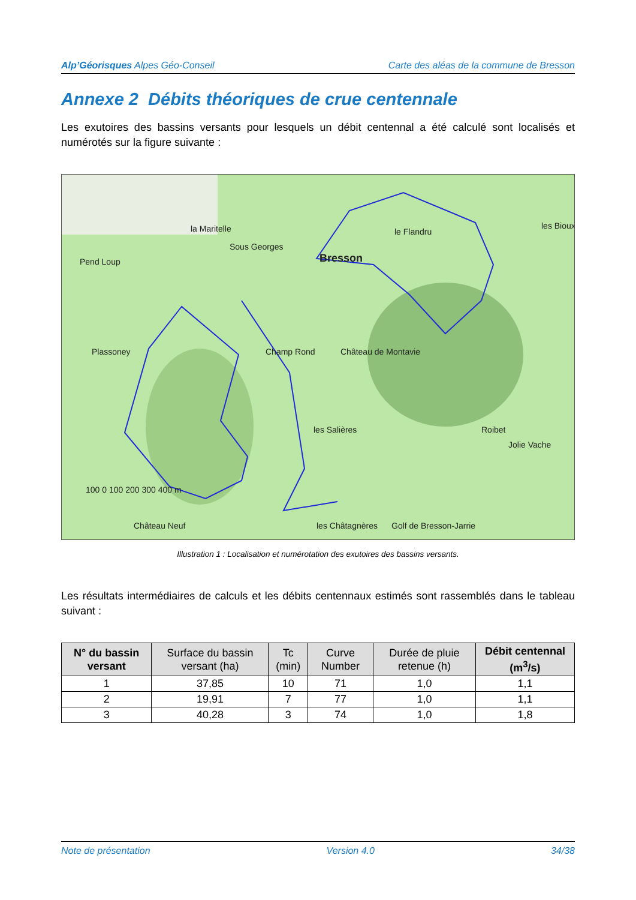Alp’Géorisques Alpes Géo-Conseil Carte des aléas de la commune de Bresson
Annexe 2 Débits théoriques de crue centennale
Les exutoires des bassins versants pour lesquels un débit centennal a été calculé sont localisés et numérotés sur la figure suivante :
la Maritelle
Sous Georges
Bresson
Pend Loup
Plassoney
Champ Rond
Château de Montavie
le Flandru
Roibet
Golf de Bresson-Jarrie
les Châtagnères
Château Neuf
les Salières
Jolie Vache
les Bioux
100 0 100 200 300 400 m
Illustration 1 : Localisation et numérotation des exutoires des bassins versants.
Les résultats intermédiaires de calculs et les débits centennaux estimés sont rassemblés dans le tableau suivant :
| N° du bassin versant | Surface du bassin versant (ha) | Tc (min) | Curve Number | Durée de pluie retenue (h) | Débit centennal (m<sup>3</sup>/s) |
| --- | --- | --- | --- | --- | --- |
| 1 | 37,85 | 10 | 71 | 1,0 | 1,1 |
| 2 | 19,91 | 7 | 77 | 1,0 | 1,1 |
| 3 | 40,28 | 3 | 74 | 1,0 | 1,8 |
Note de présentation Version 4.0 34/38